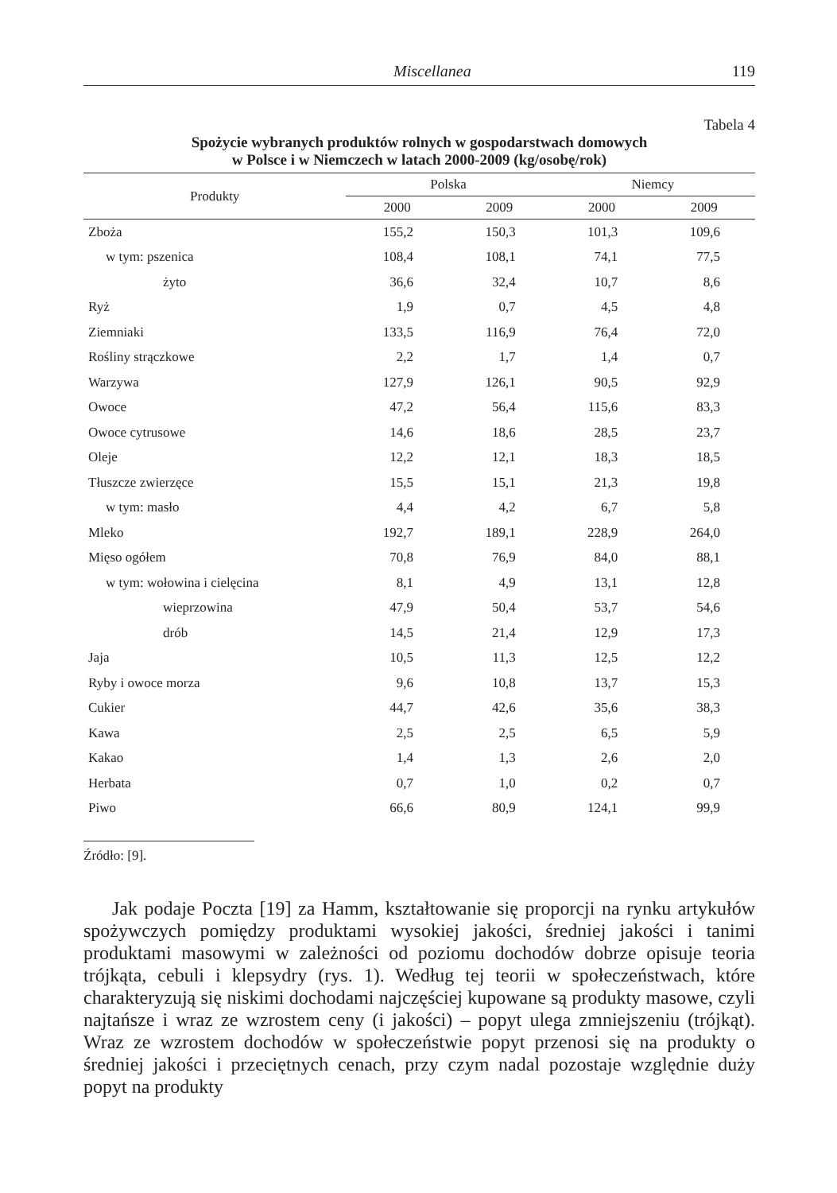Miscellanea 119
Tabela 4
Spożycie wybranych produktów rolnych w gospodarstwach domowych
w Polsce i w Niemczech w latach 2000-2009 (kg/osobę/rok)
| Produkty | Polska | | Niemcy | |
| --- | --- | --- | --- | --- |
| | 2000 | 2009 | 2000 | 2009 |
| Zboża | 155,2 | 150,3 | 101,3 | 109,6 |
| w tym: pszenica | 108,4 | 108,1 | 74,1 | 77,5 |
| żyto | 36,6 | 32,4 | 10,7 | 8,6 |
| Ryż | 1,9 | 0,7 | 4,5 | 4,8 |
| Ziemniaki | 133,5 | 116,9 | 76,4 | 72,0 |
| Rośliny strączkowe | 2,2 | 1,7 | 1,4 | 0,7 |
| Warzywa | 127,9 | 126,1 | 90,5 | 92,9 |
| Owoce | 47,2 | 56,4 | 115,6 | 83,3 |
| Owoce cytrusowe | 14,6 | 18,6 | 28,5 | 23,7 |
| Oleje | 12,2 | 12,1 | 18,3 | 18,5 |
| Tłuszcze zwierzęce | 15,5 | 15,1 | 21,3 | 19,8 |
| w tym: masło | 4,4 | 4,2 | 6,7 | 5,8 |
| Mleko | 192,7 | 189,1 | 228,9 | 264,0 |
| Mięso ogółem | 70,8 | 76,9 | 84,0 | 88,1 |
| w tym: wołowina i cielęcina | 8,1 | 4,9 | 13,1 | 12,8 |
| wieprzowina | 47,9 | 50,4 | 53,7 | 54,6 |
| drób | 14,5 | 21,4 | 12,9 | 17,3 |
| Jaja | 10,5 | 11,3 | 12,5 | 12,2 |
| Ryby i owoce morza | 9,6 | 10,8 | 13,7 | 15,3 |
| Cukier | 44,7 | 42,6 | 35,6 | 38,3 |
| Kawa | 2,5 | 2,5 | 6,5 | 5,9 |
| Kakao | 1,4 | 1,3 | 2,6 | 2,0 |
| Herbata | 0,7 | 1,0 | 0,2 | 0,7 |
| Piwo | 66,6 | 80,9 | 124,1 | 99,9 |
Źródło: [9].
Jak podaje Poczta [19] za Hamm, kształtowanie się proporcji na rynku artykułów spożywczych pomiędzy produktami wysokiej jakości, średniej jakości i tanimi produktami masowymi w zależności od poziomu dochodów dobrze opisuje teoria trójkąta, cebuli i klepsydry (rys. 1). Według tej teorii w społeczeństwach, które charakteryzują się niskimi dochodami najczęściej kupowane są produkty masowe, czyli najtańsze i wraz ze wzrostem ceny (i jakości) – popyt ulega zmniejszeniu (trójkąt). Wraz ze wzrostem dochodów w społeczeństwie popyt przenosi się na produkty o średniej jakości i przeciętnych cenach, przy czym nadal pozostaje względnie duży popyt na produkty